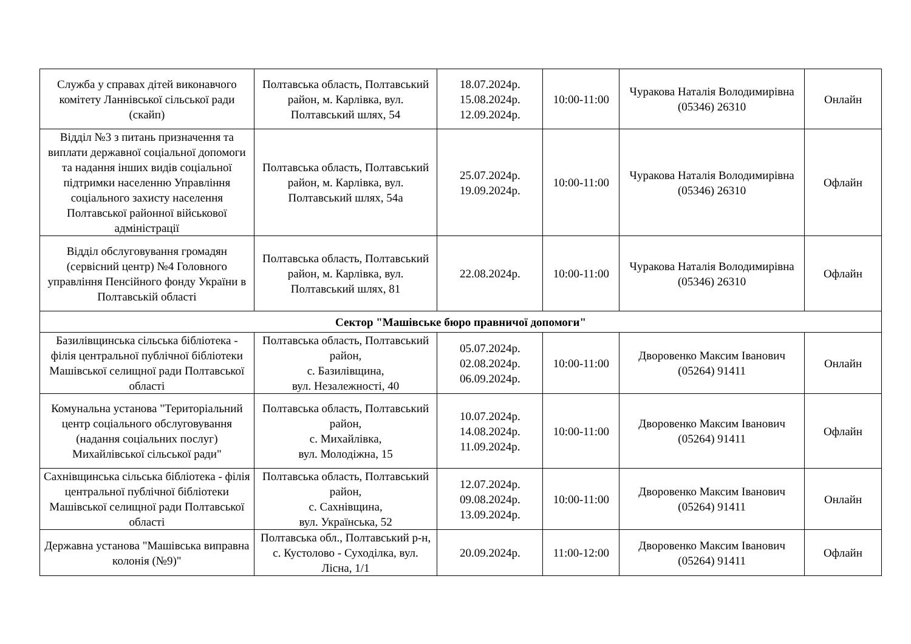| Служба у справах дітей виконавчого комітету Ланнівської сільської ради (скайп) | Полтавська область, Полтавський район, м. Карлівка, вул. Полтавський шлях, 54 | 18.07.2024р. 15.08.2024р. 12.09.2024р. | 10:00-11:00 | Чуракова Наталія Володимирівна (05346) 26310 | Онлайн |
| Відділ №3 з питань призначення та виплати державної соціальної допомоги та надання інших видів соціальної підтримки населенню Управління соціального захисту населення Полтавської районної військової адміністрації | Полтавська область, Полтавський район, м. Карлівка, вул. Полтавський шлях, 54а | 25.07.2024р. 19.09.2024р. | 10:00-11:00 | Чуракова Наталія Володимирівна (05346) 26310 | Офлайн |
| Відділ обслуговування громадян (сервісний центр) №4 Головного управління Пенсійного фонду України в Полтавській області | Полтавська область, Полтавський район, м. Карлівка, вул. Полтавський шлях, 81 | 22.08.2024р. | 10:00-11:00 | Чуракова Наталія Володимирівна (05346) 26310 | Офлайн |
| Сектор "Машівське бюро правничої допомоги" | | | | | |
| Базилівщинська сільська бібліотека - філія центральної публічної бібліотеки Машівської селищної ради Полтавської області | Полтавська область, Полтавський район, с. Базилівщина, вул. Незалежності, 40 | 05.07.2024р. 02.08.2024р. 06.09.2024р. | 10:00-11:00 | Дворовенко Максим Іванович (05264) 91411 | Онлайн |
| Комунальна установа "Територіальний центр соціального обслуговування (надання соціальних послуг) Михайлівської сільської ради" | Полтавська область, Полтавський район, с. Михайлівка, вул. Молодіжна, 15 | 10.07.2024р. 14.08.2024р. 11.09.2024р. | 10:00-11:00 | Дворовенко Максим Іванович (05264) 91411 | Офлайн |
| Сахнівщинська сільська бібліотека - філія центральної публічної бібліотеки Машівської селищної ради Полтавської області | Полтавська область, Полтавський район, с. Сахнівщина, вул. Українська, 52 | 12.07.2024р. 09.08.2024р. 13.09.2024р. | 10:00-11:00 | Дворовенко Максим Іванович (05264) 91411 | Онлайн |
| Державна установа "Машівська виправна колонія (№9)" | Полтавська обл., Полтавський р-н, с. Кустолово - Суходілка, вул. Лісна, 1/1 | 20.09.2024р. | 11:00-12:00 | Дворовенко Максим Іванович (05264) 91411 | Офлайн |